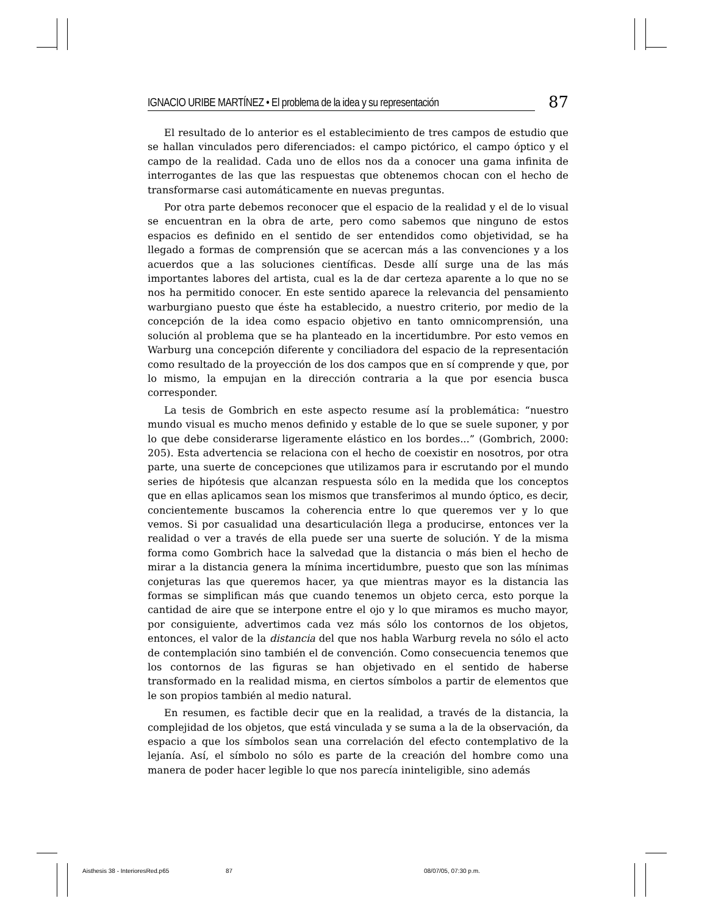IGNACIO URIBE MARTÍNEZ • El problema de la idea y su representación
87
El resultado de lo anterior es el establecimiento de tres campos de estudio que se hallan vinculados pero diferenciados: el campo pictórico, el campo óptico y el campo de la realidad. Cada uno de ellos nos da a conocer una gama infinita de interrogantes de las que las respuestas que obtenemos chocan con el hecho de transformarse casi automáticamente en nuevas preguntas.
Por otra parte debemos reconocer que el espacio de la realidad y el de lo visual se encuentran en la obra de arte, pero como sabemos que ninguno de estos espacios es definido en el sentido de ser entendidos como objetividad, se ha llegado a formas de comprensión que se acercan más a las convenciones y a los acuerdos que a las soluciones científicas. Desde allí surge una de las más importantes labores del artista, cual es la de dar certeza aparente a lo que no se nos ha permitido conocer. En este sentido aparece la relevancia del pensamiento warburgiano puesto que éste ha establecido, a nuestro criterio, por medio de la concepción de la idea como espacio objetivo en tanto omnicomprensión, una solución al problema que se ha planteado en la incertidumbre. Por esto vemos en Warburg una concepción diferente y conciliadora del espacio de la representación como resultado de la proyección de los dos campos que en sí comprende y que, por lo mismo, la empujan en la dirección contraria a la que por esencia busca corresponder.
La tesis de Gombrich en este aspecto resume así la problemática: “nuestro mundo visual es mucho menos definido y estable de lo que se suele suponer, y por lo que debe considerarse ligeramente elástico en los bordes...” (Gombrich, 2000: 205). Esta advertencia se relaciona con el hecho de coexistir en nosotros, por otra parte, una suerte de concepciones que utilizamos para ir escrutando por el mundo series de hipótesis que alcanzan respuesta sólo en la medida que los conceptos que en ellas aplicamos sean los mismos que transferimos al mundo óptico, es decir, concientemente buscamos la coherencia entre lo que queremos ver y lo que vemos. Si por casualidad una desarticulación llega a producirse, entonces ver la realidad o ver a través de ella puede ser una suerte de solución. Y de la misma forma como Gombrich hace la salvedad que la distancia o más bien el hecho de mirar a la distancia genera la mínima incertidumbre, puesto que son las mínimas conjeturas las que queremos hacer, ya que mientras mayor es la distancia las formas se simplifican más que cuando tenemos un objeto cerca, esto porque la cantidad de aire que se interpone entre el ojo y lo que miramos es mucho mayor, por consiguiente, advertimos cada vez más sólo los contornos de los objetos, entonces, el valor de la distancia del que nos habla Warburg revela no sólo el acto de contemplación sino también el de convención. Como consecuencia tenemos que los contornos de las figuras se han objetivado en el sentido de haberse transformado en la realidad misma, en ciertos símbolos a partir de elementos que le son propios también al medio natural.
En resumen, es factible decir que en la realidad, a través de la distancia, la complejidad de los objetos, que está vinculada y se suma a la de la observación, da espacio a que los símbolos sean una correlación del efecto contemplativo de la lejanía. Así, el símbolo no sólo es parte de la creación del hombre como una manera de poder hacer legible lo que nos parecía ininteligible, sino además
Aisthesis 38 - InterioresRed.p65 87 08/07/05, 07:30 p.m.